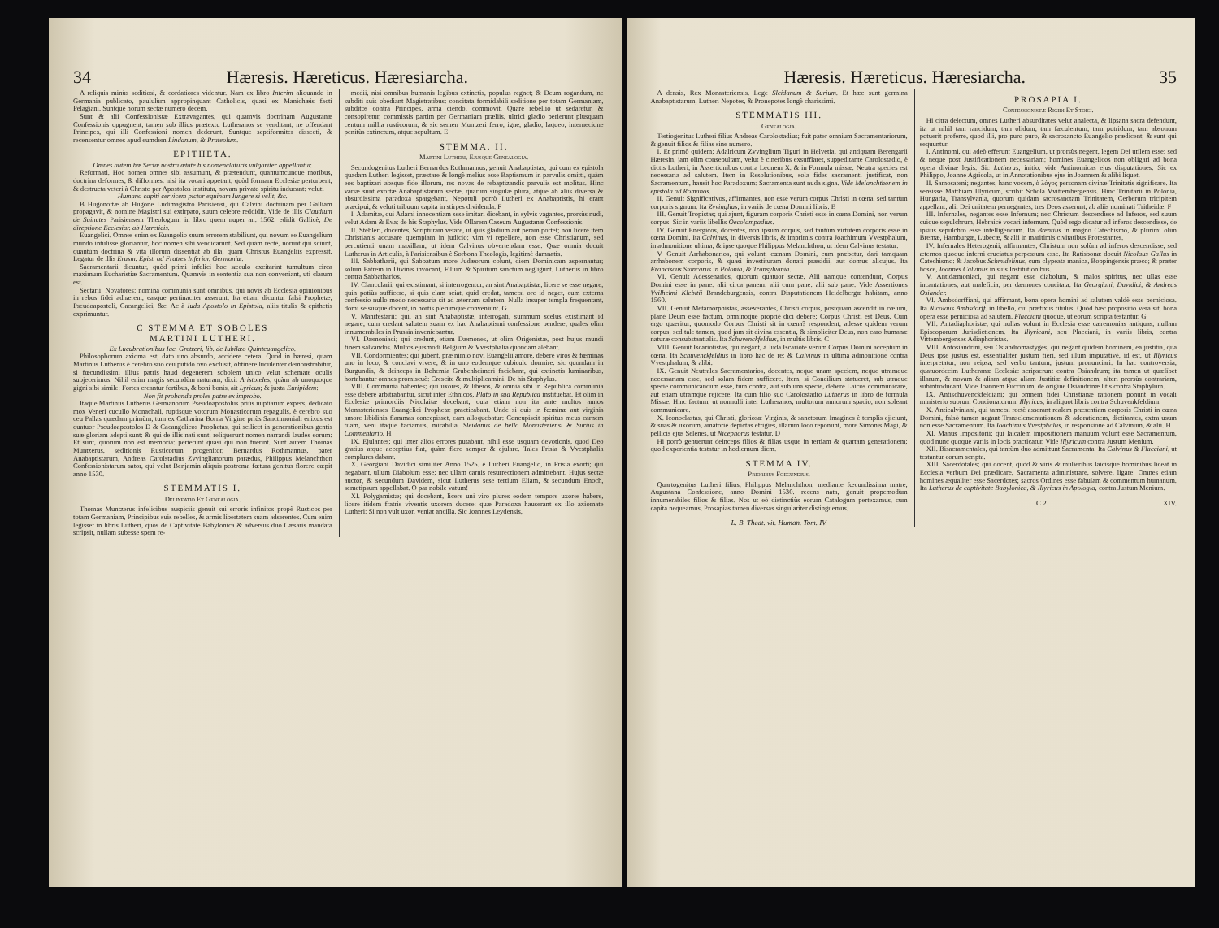34 Hæresis. Hæreticus. Hæresiarcha.
A reliquis minùs seditiosi, & cordatiores videntur. Nam ex libro Interim aliquando in Germania publicato, paululùm appropinquant Catholicis, quasi ex Manichæis facti Pelagiani. Suntque horum sectæ numero decem.
Sunt & alii Confessionistæ Extravagantes, qui quamvis doctrinam Augustanæ Confessionis oppugnent, tamen sub illius prætextu Lutheranos se venditant, ne offendant Principes, qui illi Confessioni nomen dederunt. Suntque septiformiter dissecti, & recensentur omnes apud eumdem Lindanum, & Prateolum.
EPITHETA.
Omnes autem hæ Sectæ nostra ætate his nomenclaturis vulgariter appellantur.
Reformati. Hoc nomen omnes sibi assumunt, & prætendunt, quantumcunque moribus, doctrina deformes, & difformes: nisi ita vocari appetant, quòd formam Ecclesiæ perturbent, & destructa veteri à Christo per Apostolos instituta, novam privato spiritu inducant: veluti
Humano capiti cervicem pictor equinam Iungere si velit, &c.
B Hugonottæ ab Hugone Ludimagistro Parisiensi, qui Calvini doctrinam per Galliam propagavit, & nomine Magistri sui extirpato, suum celebre reddidit. Vide de illis Claudium de Sainctes Parisiensem Theologum, in libro quem nuper an. 1562. edidit Gallicè, De direptione Ecclesiar. ab Hæreticis.
Euangelici. Omnes enim ex Euangelio suum errorem stabiliunt, qui novum se Euangelium mundo intulisse gloriantur, hoc nomen sibi vendicarunt. Sed quàm rectè, norunt qui sciunt, quantùm doctrina & vita illorum dissentiat ab illa, quam Christus Euangeliis expressit. Legatur de illis Erasm. Epist. ad Fratres Inferior. Germaniæ.
Sacramentarii dicuntur, quòd primi infelici hoc sæculo excitarint tumultum circa maximum Eucharistiæ Sacramentum. Quamvis in sententia sua non conveniant, uti clarum est.
Sectarii: Novatores: nomina communia sunt omnibus, qui novis ab Ecclesia opinionibus in rebus fidei adhærent, easque pertinaciter asserunt. Ita etiam dicuntur falsi Prophetæ, Pseudoapostoli, Cacangelici, &c. Ac à Iuda Apostolo in Epistola, aliis titulis & epithetis exprimuntur.
C STEMMA ET SOBOLES
MARTINI LUTHERI.
Ex Lucubrationibus Iac. Gretzeri, lib. de Iubilæo Quinteuangelico.
Philosophorum axioma est, dato uno absurdo, accidere cetera. Quod in hæresi, quam Martinus Lutherus è cerebro suo ceu putido ovo exclusit, obtinere luculenter demonstrabitur, si fœcundissimi illius patris haud degenerem sobolem unico velut schemate oculis subjecerimus. Nihil enim magis secundùm naturam, dixit Aristoteles, quàm ab unoquoque gigni sibi simile: Fortes creantur fortibus, & boni bonis, ait Lyricus; & juxta Euripidem:
Non fit probanda proles patre ex improbo.
Itaque Martinus Lutherus Germanorum Pseudoapostolus priùs nuptiarum expers, dedicato mox Veneri cucullo Monachali, ruptisque votorum Monasticorum repagulis, è cerebro suo ceu Pallas quædam primùm, tum ex Catharina Borna Virgine priùs Sanctimoniali enixus est quatuor Pseudoapostolos D & Cacangelicos Prophetas, qui scilicet in generationibus gentis suæ gloriam adepti sunt: & qui de illis nati sunt, reliquerunt nomen narrandi laudes eorum: Et sunt, quorum non est memoria: perierunt quasi qui non fuerint. Sunt autem Thomas Muntzerus, seditionis Rusticorum progenitor, Bernardus Rothmannus, pater Anabaptistarum, Andreas Carolstadius Zvvinglianorum parædus, Philippus Melanchthon Confessionistarum sator, qui velut Benjamin aliquis postrema fœtura genitus florere cœpit anno 1530.
STEMMATIS I.
Delineatio Et Genealogia.
Thomas Muntzerus infelicibus auspiciis genuit sui erroris infinitos propè Rusticos per totam Germaniam, Principibus suis rebelles, & armis libertatem suam adserentes. Cum enim legisset in libris Lutheri, quos de Captivitate Babylonica & adversus duo Cæsaris mandata scripsit, nullam subesse spem re-
medii, nisi omnibus humanis legibus extinctis, populus regnet; & Deum rogandum, ne subditi suis obediant Magistratibus: concitata formidabili seditione per totam Germaniam, subditos contra Principes, arma ciendo, commovit. Quare rebellio ut sedaretur, & consopiretur, commissis partim per Germaniam præliis, ultrici gladio perierunt plusquam centum millia rusticorum; & sic semen Muntzeri ferro, igne, gladio, laqueo, internecione penitùs extinctum, atque sepultum. E
STEMMA. II.
Martini Lutheri, Ejusque Genealogia.
Secundogenitus Lutheri Bernardus Rothmannus, genuit Anabaptistas; qui cum ex epistola quadam Lutheri legisset, præstare & longè melius esse Baptismum in parvulis omitti, quàm eos baptizari absque fide illorum, res novas de rebaptizandis parvulis est molitus. Hinc variæ sunt exortæ Anabaptistarum sectæ, quarum singulæ plura, atque ab aliis diversa & absurdissima paradoxa spargebant. Nepotuli porrò Lutheri ex Anabaptistis, hi erant præcipui, & veluti tribuum capita in stirpes dividenda. F
I. Adamitæ, qui Adami innocentiam sese imitari dicebant, in sylvis vagantes, prorsùs nudi, velut Adam & Eva: de his Staphylus. Vide Ollarem Caseum Augustanæ Confessionis.
II. Stebleri, docentes, Scripturam vetare, ut quis gladium aut peram portet; non licere item Christianis accusare quempiam in judicio: vim vi repellere, non esse Christianum, sed percutienti unam maxillam, ut idem Calvinus obvertendam esse. Quæ omnia docuit Lutherus in Articulis, à Parisiensibus è Sorbona Theologis, legitimè damnatis.
III. Sabbatharii, qui Sabbatum more Judæorum colunt, diem Dominicam aspernantur; solum Patrem in Divinis invocant, Filium & Spiritum sanctum negligunt. Lutherus in libro contra Sabbatharios.
IV. Clancularii, qui existimant, si interrogentur, an sint Anabaptistæ, licere se esse negare; quin potiùs sufficere, si quis clam sciat, quid credat, tametsi ore id neget, cum externa confessio nullo modo necessaria sit ad æternam salutem. Nulla insuper templa frequentant, domi se susque docent, in hortis plerumque conveniunt. G
V. Manifestarii: qui, an sint Anabaptistæ, interrogati, summum scelus existimant id negare; cum credant salutem suam ex hac Anabaptismi confessione pendere; quales olim innumerabiles in Prussia inveniebantur.
VI. Dæmoniaci; qui credunt, etiam Dæmones, ut olim Origenistæ, post hujus mundi finem salvandos. Multos ejusmodi Belgium & Vvestphalia quondam alebant.
VII. Condormientes; qui jubent, præ nimio novi Euangelii amore, debere viros & fœminas uno in loco, & conclavi vivere, & in uno eodemque cubiculo dormire: sic quondam in Burgundia, & deinceps in Bohemia Grubenheimeri faciebant, qui extinctis luminaribus, hortabantur omnes promiscuè: Crescite & multiplicamini. De his Staphylus.
VIII. Communia habentes; qui uxores, & liberos, & omnia sibi in Republica communia esse debere arbitrabantur, sicut inter Ethnicos, Plato in sua Republica instituebat. Et olim in Ecclesiæ primordiis Nicolaitæ docebant; quia etiam non ita ante multos annos Monasterienses Euangelici Prophetæ practicabant. Unde si quis in fœminæ aut virginis amore libidinis flammas concepisset, eam alloquebatur: Concupiscit spiritus meus carnem tuam, veni itaque faciamus, mirabilia. Sleidanus de bello Monasteriensi & Surius in Commentario. H
IX. Ejulantes; qui inter alios errores putabant, nihil esse usquam devotionis, quod Deo gratius atque acceptius fiat, quàm flere semper & ejulare. Tales Frisia & Vvestphalia complures dabant.
X. Georgiani Davidici similiter Anno 1525. è Lutheri Euangelio, in Frisia exorti; qui negabant, ullum Diabolum esse; nec ullam carnis resurrectionem admittebant. Hujus sectæ auctor, & secundum Davidem, sicut Lutherus sese tertium Eliam, & secundum Enoch, semetipsum appellabat. O par nobile vatum!
XI. Polygamistæ; qui docebant, licere uni viro plures eodem tempore uxores habere, licere itidem fratris viventis uxorem ducere: quæ Paradoxa hauserant ex illo axiomate Lutheri: Si non vult uxor, veniat ancilla. Sic Joannes Leydensis,
Hæresis. Hæreticus. Hæresiarcha. 35
A densis, Rex Monasteriensis. Lege Sleidanum & Surium. Et hæc sunt germina Anabaptistarum, Lutheri Nepotes, & Pronepotes longè charissimi.
STEMMATIS III.
Genealogia.
Tertiogenitus Lutheri filius Andreas Carolostadius; fuit pater omnium Sacramentariorum, & genuit filios & filias sine numero.
I. Et primò quidem; Adalricum Zvvinglium Tiguri in Helvetia, qui antiquam Berengarii Hæresin, jam olim consepultam, velut è cineribus exsufflaret, suppeditante Carolostadio, è dictis Lutheri, in Assertionibus contra Leonem X. & in Formula missæ: Neutra species est necessaria ad salutem. Item in Resolutionibus, sola fides sacramenti justificat, non Sacramentum, hausit hoc Paradoxum: Sacramenta sunt nuda signa. Vide Melanchthonem in epistola ad Romanos.
II. Genuit Significativos, affirmantes, non esse verum corpus Christi in cœna, sed tantùm corporis signum. Ita Zvvinglius, in variis de cœna Domini libris. B
III. Genuit Tropistas; qui ajunt, figuram corporis Christi esse in cœna Domini, non verum corpus. Sic in variis libellis Oecolampadius.
IV. Genuit Energicos, docentes, non ipsum corpus, sed tantùm virtutem corporis esse in cœna Domini. Ita Calvinus, in diversis libris, & imprimis contra Joachimum Vvestphalum, in admonitione ultima; & ipse quoque Philippus Melanchthon, ut idem Calvinus testatur.
V. Genuit Arrhabonarios, qui volunt, cœnam Domini, cum præbetur, dari tamquam arrhabonem corporis, & quasi investituram donati præsidii, aut domus alicujus. Ita Franciscus Stancarus in Polonia, & Transylvania.
VI. Genuit Adessenarios, quorum quatuor sectæ. Alii namque contendunt, Corpus Domini esse in pane: alii circa panem: alii cum pane: alii sub pane. Vide Assertiones Vvilhelmi Klebitii Brandeburgensis, contra Disputationem Heidelbergæ habitam, anno 1560.
VII. Genuit Metamorphistas, asseverantes, Christi corpus, postquam ascendit in cœlum, planè Deum esse factum, omninoque propriè dici debere; Corpus Christi est Deus. Cum ergo quæritur, quomodo Corpus Christi sit in cœna? respondent, adesse quidem verum corpus, sed tale tamen, quod jam sit divina essentia, & simpliciter Deus, non caro humanæ naturæ consubstantialis. Ita Schuvenckfeldius, in multis libris. C
VIII. Genuit Iscariotistas, qui negant, à Juda Iscariote verum Corpus Domini acceptum in cœna. Ita Schuvenckfeldius in libro hac de re: & Calvinus in ultima admonitione contra Vvestphalum, & alibi.
IX. Genuit Neutrales Sacramentarios, docentes, neque unam speciem, neque utramque necessariam esse, sed solam fidem sufficere. Item, si Concilium statueret, sub utraque specie communicandum esse, tum contra, aut sub una specie, debere Laicos communicare, aut etiam utramque rejicere. Ita cum filio suo Carolostadio Lutherus in libro de formula Missæ. Hinc factum, ut nonnulli inter Lutheranos, multorum annorum spacio, non soleant communicare.
X. Iconoclastas, qui Christi, gloriosæ Virginis, & sanctorum Imagines è templis ejiciunt, & suas & uxorum, amatoriè depictas effigies, illarum loco reponunt, more Simonis Magi, & pellicis ejus Selenes, ut Nicephorus testatur. D
Hi porrò genuerunt deinceps filios & filias usque in tertiam & quartam generationem; quod experientia testatur in hodiernum diem.
STEMMA IV.
Prioribus Foecundius.
Quartogenitus Lutheri filius, Philippus Melanchthon, mediante fœcundissima matre, Augustana Confessione, anno Domini 1530. recens nata, genuit propemodùm innumerabiles filios & filias. Nos ut eò distinctiùs eorum Catalogum pertexamus, cum capita nequeamus, Prosapias tamen diversas singulariter distinguemus.
L. B. Theat. vit. Human. Tom. IV.
PROSAPIA I.
Confessionistæ Rigidi Et Stoici.
Hi citra delectum, omnes Lutheri absurditates velut analecta, & lipsana sacra defendunt, ita ut nihil tam rancidum, tam olidum, tam fæculentum, tam putridum, tam absonum potuerit proferre, quod illi, pro puro puro, & sacrosancto Euangelio prædicent; & sunt qui sequuntur.
I. Antinomi, qui adeò efferunt Euangelium, ut prorsùs negent, legem Dei utilem esse: sed & neque post Justificationem necessariam: homines Euangelicos non obligari ad bona opera divinæ legis. Sic Lutherus, initio: vide Antinomicas ejus disputationes. Sic ex Philippo, Joanne Agricola, ut in Annotationibus ejus in Joannem & alibi liquet.
II. Samosateni; negantes, hanc vocem, ὁ λόγος personam divinæ Trinitatis significare. Ita sensisse Matthiam Illyricum, scribit Schola Vvittembergensis. Hinc Trinitarii in Polonia, Hungaria, Transylvania, quorum quidam sacrosanctam Trinitatem, Cerberum tricipitem appellant; alii Dei unitatem pernegantes, tres Deos asserunt, ab aliis nominati Tritheidæ. F
III. Infernales, negantes esse Infernum; nec Christum descendisse ad Inferos, sed suum cuique sepulchrum, Hebraicè vocari infernum. Quòd ergo dicatur ad inferos descendisse, de ipsius sepulchro esse intelligendum. Ita Brentius in magno Catechismo, & plurimi olim Bremæ, Hamburgæ, Lubecæ, & alii in maritimis civitatibus Protestantes.
IV. Infernales Heterogenii, affirmantes, Christum non solùm ad inferos descendisse, sed æternos quoque inferni cruciatus perpessum esse. Ita Ratisbonæ docuit Nicolaus Gallus in Catechismo: & Jacobus Schmidelinus, cum clypeata manica, Boppingensis præco; & præter hosce, Ioannes Calvinus in suis Institutionibus.
V. Antidæmoniaci, qui negant esse diabolum, & malos spiritus, nec ullas esse incantationes, aut maleficia, per dæmones concitata. Ita Georgiani, Davidici, & Andreas Osiander.
VI. Ambsdorffiani, qui affirmant, bona opera homini ad salutem valdè esse perniciosa. Ita Nicolaus Ambsdorff. in libello, cui præfixus titulus: Quòd hæc propositio vera sit, bona opera esse perniciosa ad salutem. Flacciani quoque, ut eorum scripta testantur. G
VII. Antadiaphoristæ; qui nullas volunt in Ecclesia esse cæremonias antiquas; nullam Episcoporum Jurisdictionem. Ita Illyricani, seu Placciani, in variis libris, contra Vittembergenses Adiaphoristas.
VIII. Antosiandrini, seu Osiandromastyges, qui negant quidem hominem, ea justitia, qua Deus ipse justus est, essentialiter justum fieri, sed illum imputativè, id est, ut Illyricus interpretatur, non reipsa, sed verbo tantum, justum pronunciari. In hac controversia, quatuordecim Lutheranæ Ecclesiæ scripserunt contra Osiandrum; ita tamen ut quælibet illarum, & novam & aliam atque aliam Justitiæ definitionem, alteri prorsùs contrariam, subintroducant. Vide Joannem Fuccinum, de origine Osiandrinæ litis contra Staphylum.
IX. Antischuvenckfeldiani; qui omnem fidei Christianæ rationem ponunt in vocali ministerio suorum Concionatorum. Illyricus, in aliquot libris contra Schuvenkfeldium.
X. Anticalviniani, qui tametsi rectè asserant realem præsentiam corporis Christi in cœna Domini, falsò tamen negant Transelementationem & adorationem, dictitantes, extra usum non esse Sacramentum. Ita Ioachimus Vvestphalus, in responsione ad Calvinum, & alii. H
XI. Manus Impositorii; qui laicalem impositionem manuum volunt esse Sacramentum, quod nunc quoque variis in locis practicatur. Vide Illyricum contra Justum Menium.
XII. Bisacramentales, qui tantùm duo admittunt Sacramenta. Ita Calvinus & Flacciani, ut testantur eorum scripta.
XIII. Sacerdotales; qui docent, quòd & viris & mulieribus laicisque hominibus liceat in Ecclesia verbum Dei prædicare, Sacramenta administrare, solvere, ligare: Omnes etiam homines æqualiter esse Sacerdotes; sacros Ordines esse fabulam & commentum humanum. Ita Lutherus de captivitate Babylonica, & Illyricus in Apologia, contra Justum Menium.
C 2 XIV.